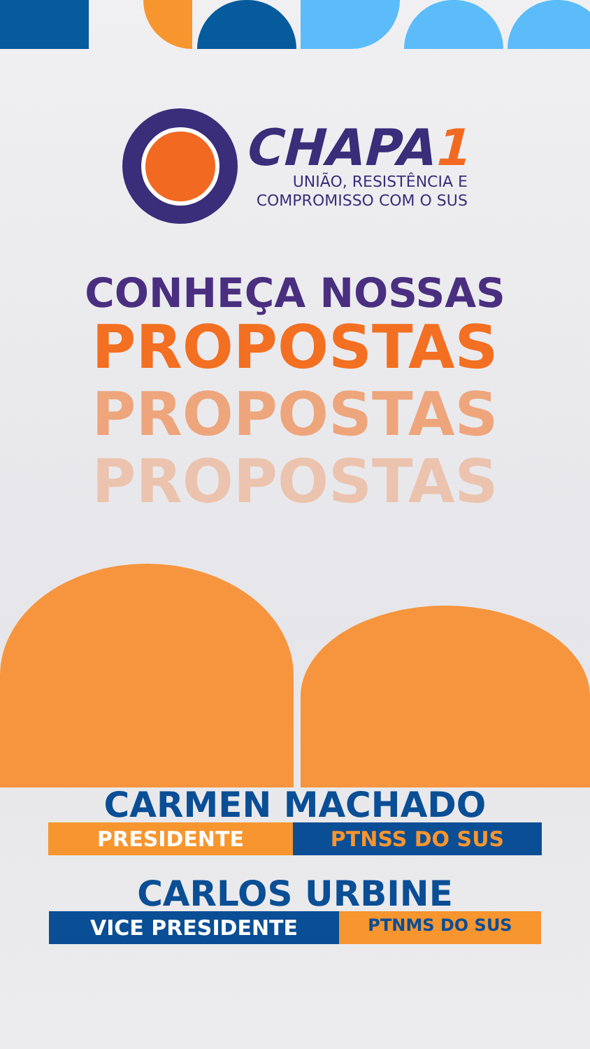CHAPA1
UNIÃO, RESISTÊNCIA E
COMPROMISSO COM O SUS
CONHEÇA NOSSAS
PROPOSTAS
PROPOSTAS
PROPOSTAS
CARMEN MACHADO
PRESIDENTE PTNSS DO SUS
CARLOS URBINE
VICE PRESIDENTE
PTNMS DO SUS